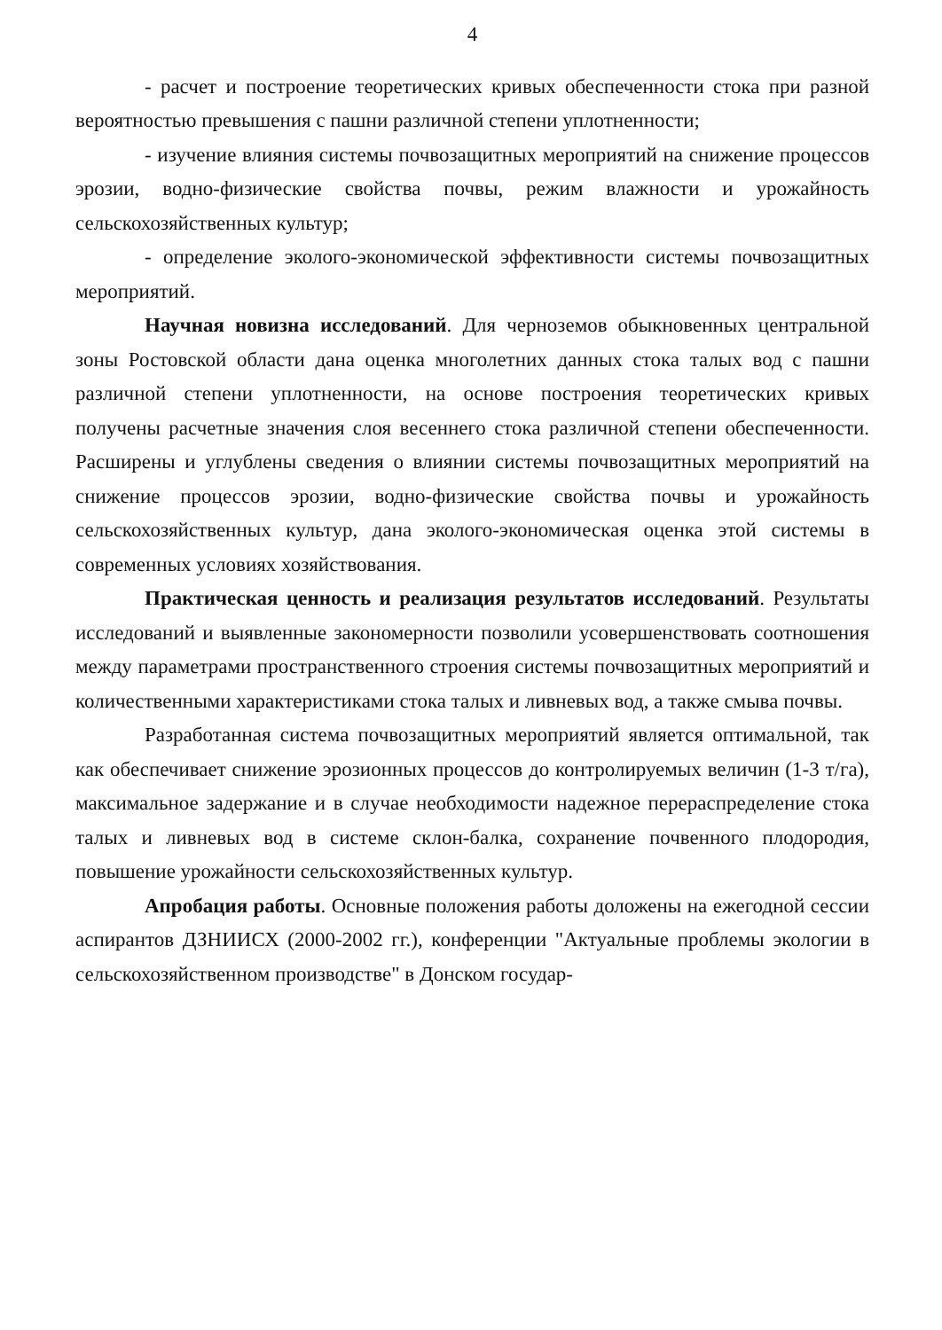4
- расчет и построение теоретических кривых обеспеченности стока при разной вероятностью превышения с пашни различной степени уплотненности;
- изучение влияния системы почвозащитных мероприятий на снижение процессов эрозии, водно-физические свойства почвы, режим влажности и урожайность сельскохозяйственных культур;
- определение эколого-экономической эффективности системы почвозащитных мероприятий.
Научная новизна исследований. Для черноземов обыкновенных центральной зоны Ростовской области дана оценка многолетних данных стока талых вод с пашни различной степени уплотненности, на основе построения теоретических кривых получены расчетные значения слоя весеннего стока различной степени обеспеченности. Расширены и углублены сведения о влиянии системы почвозащитных мероприятий на снижение процессов эрозии, водно-физические свойства почвы и урожайность сельскохозяйственных культур, дана эколого-экономическая оценка этой системы в современных условиях хозяйствования.
Практическая ценность и реализация результатов исследований. Результаты исследований и выявленные закономерности позволили усовершенствовать соотношения между параметрами пространственного строения системы почвозащитных мероприятий и количественными характеристиками стока талых и ливневых вод, а также смыва почвы.
Разработанная система почвозащитных мероприятий является оптимальной, так как обеспечивает снижение эрозионных процессов до контролируемых величин (1-3 т/га), максимальное задержание и в случае необходимости надежное перераспределение стока талых и ливневых вод в системе склон-балка, сохранение почвенного плодородия, повышение урожайности сельскохозяйственных культур.
Апробация работы. Основные положения работы доложены на ежегодной сессии аспирантов ДЗНИИСХ (2000-2002 гг.), конференции "Актуальные проблемы экологии в сельскохозяйственном производстве" в Донском государ-